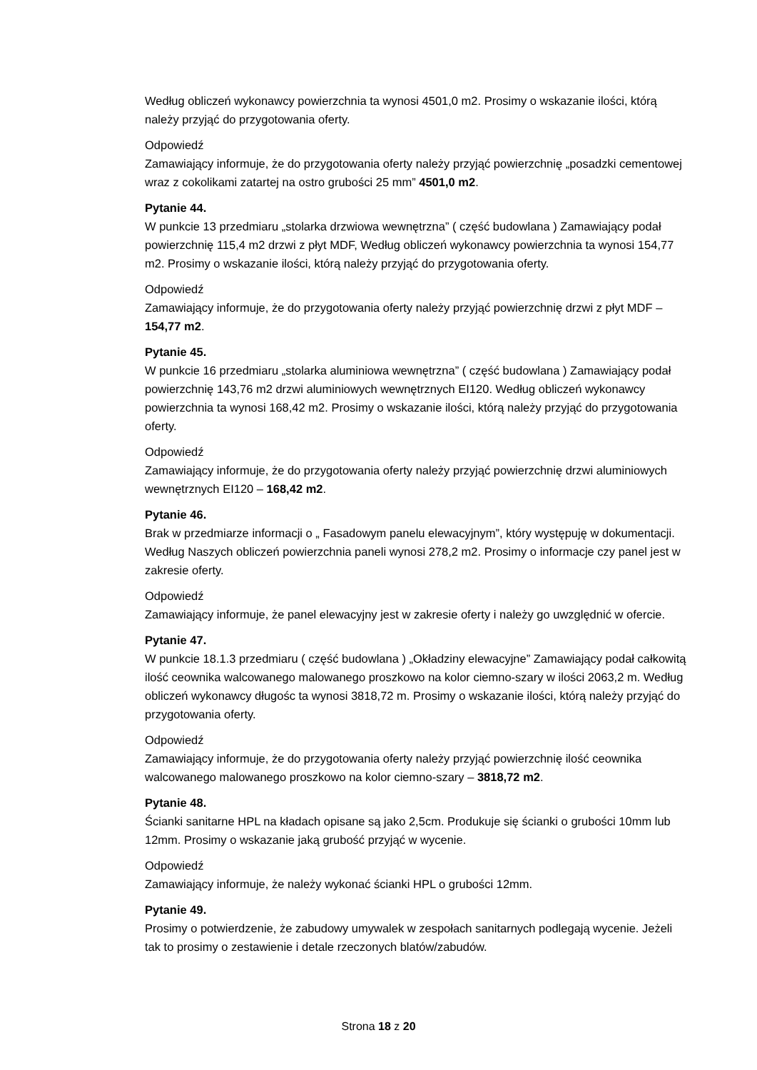Według obliczeń wykonawcy powierzchnia ta wynosi 4501,0 m2. Prosimy o wskazanie ilości, którą należy przyjąć do przygotowania oferty.
Odpowiedź
Zamawiający informuje, że do przygotowania oferty należy przyjąć powierzchnię „posadzki cementowej wraz z cokolikami zatartej na ostro grubości 25 mm” 4501,0 m2.
Pytanie 44.
W punkcie 13 przedmiaru „stolarka drzwiowa wewnętrzna” ( część budowlana ) Zamawiający podał powierzchnię 115,4 m2 drzwi z płyt MDF, Według obliczeń wykonawcy powierzchnia ta wynosi 154,77 m2. Prosimy o wskazanie ilości, którą należy przyjąć do przygotowania oferty.
Odpowiedź
Zamawiający informuje, że do przygotowania oferty należy przyjąć powierzchnię drzwi z płyt MDF – 154,77 m2.
Pytanie 45.
W punkcie 16 przedmiaru „stolarka aluminiowa wewnętrzna” ( część budowlana ) Zamawiający podał powierzchnię 143,76 m2 drzwi aluminiowych wewnętrznych EI120. Według obliczeń wykonawcy powierzchnia ta wynosi 168,42 m2. Prosimy o wskazanie ilości, którą należy przyjąć do przygotowania oferty.
Odpowiedź
Zamawiający informuje, że do przygotowania oferty należy przyjąć powierzchnię drzwi aluminiowych wewnętrznych EI120 – 168,42 m2.
Pytanie 46.
Brak w przedmiarze informacji o „ Fasadowym panelu elewacyjnym”, który występuję w dokumentacji. Według Naszych obliczeń powierzchnia paneli wynosi 278,2 m2. Prosimy o informacje czy panel jest w zakresie oferty.
Odpowiedź
Zamawiający informuje, że panel elewacyjny jest w zakresie oferty i należy go uwzględnić w ofercie.
Pytanie 47.
W punkcie 18.1.3 przedmiaru ( część budowlana ) „Okładziny elewacyjne” Zamawiający podał całkowitą ilość ceownika walcowanego malowanego proszkowo na kolor ciemno-szary w ilości 2063,2 m. Według obliczeń wykonawcy długośc ta wynosi 3818,72 m. Prosimy o wskazanie ilości, którą należy przyjąć do przygotowania oferty.
Odpowiedź
Zamawiający informuje, że do przygotowania oferty należy przyjąć powierzchnię ilość ceownika walcowanego malowanego proszkowo na kolor ciemno-szary – 3818,72 m2.
Pytanie 48.
Ścianki sanitarne HPL na kładach opisane są jako 2,5cm. Produkuje się ścianki o grubości 10mm lub 12mm. Prosimy o wskazanie jaką grubość przyjąć w wycenie.
Odpowiedź
Zamawiający informuje, że należy wykonać ścianki HPL o grubości 12mm.
Pytanie 49.
Prosimy o potwierdzenie, że zabudowy umywalek w zespołach sanitarnych podlegają wycenie. Jeżeli tak to prosimy o zestawienie i detale rzeczonych blatów/zabudów.
Strona 18 z 20